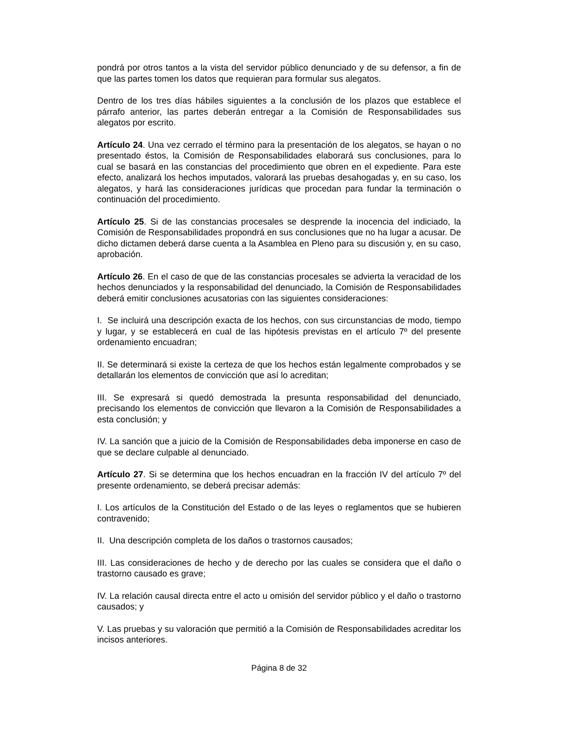pondrá por otros tantos a la vista del servidor público denunciado y de su defensor, a fin de que las partes tomen los datos que requieran para formular sus alegatos.
Dentro de los tres días hábiles siguientes a la conclusión de los plazos que establece el párrafo anterior, las partes deberán entregar a la Comisión de Responsabilidades sus alegatos por escrito.
Artículo 24. Una vez cerrado el término para la presentación de los alegatos, se hayan o no presentado éstos, la Comisión de Responsabilidades elaborará sus conclusiones, para lo cual se basará en las constancias del procedimiento que obren en el expediente. Para este efecto, analizará los hechos imputados, valorará las pruebas desahogadas y, en su caso, los alegatos, y hará las consideraciones jurídicas que procedan para fundar la terminación o continuación del procedimiento.
Artículo 25. Si de las constancias procesales se desprende la inocencia del indiciado, la Comisión de Responsabilidades propondrá en sus conclusiones que no ha lugar a acusar. De dicho dictamen deberá darse cuenta a la Asamblea en Pleno para su discusión y, en su caso, aprobación.
Artículo 26. En el caso de que de las constancias procesales se advierta la veracidad de los hechos denunciados y la responsabilidad del denunciado, la Comisión de Responsabilidades deberá emitir conclusiones acusatorias con las siguientes consideraciones:
I. Se incluirá una descripción exacta de los hechos, con sus circunstancias de modo, tiempo y lugar, y se establecerá en cual de las hipótesis previstas en el artículo 7º del presente ordenamiento encuadran;
II. Se determinará si existe la certeza de que los hechos están legalmente comprobados y se detallarán los elementos de convicción que así lo acreditan;
III. Se expresará si quedó demostrada la presunta responsabilidad del denunciado, precisando los elementos de convicción que llevaron a la Comisión de Responsabilidades a esta conclusión; y
IV. La sanción que a juicio de la Comisión de Responsabilidades deba imponerse en caso de que se declare culpable al denunciado.
Artículo 27. Si se determina que los hechos encuadran en la fracción IV del artículo 7º del presente ordenamiento, se deberá precisar además:
I. Los artículos de la Constitución del Estado o de las leyes o reglamentos que se hubieren contravenido;
II. Una descripción completa de los daños o trastornos causados;
III. Las consideraciones de hecho y de derecho por las cuales se considera que el daño o trastorno causado es grave;
IV. La relación causal directa entre el acto u omisión del servidor público y el daño o trastorno causados; y
V. Las pruebas y su valoración que permitió a la Comisión de Responsabilidades acreditar los incisos anteriores.
Página 8 de 32